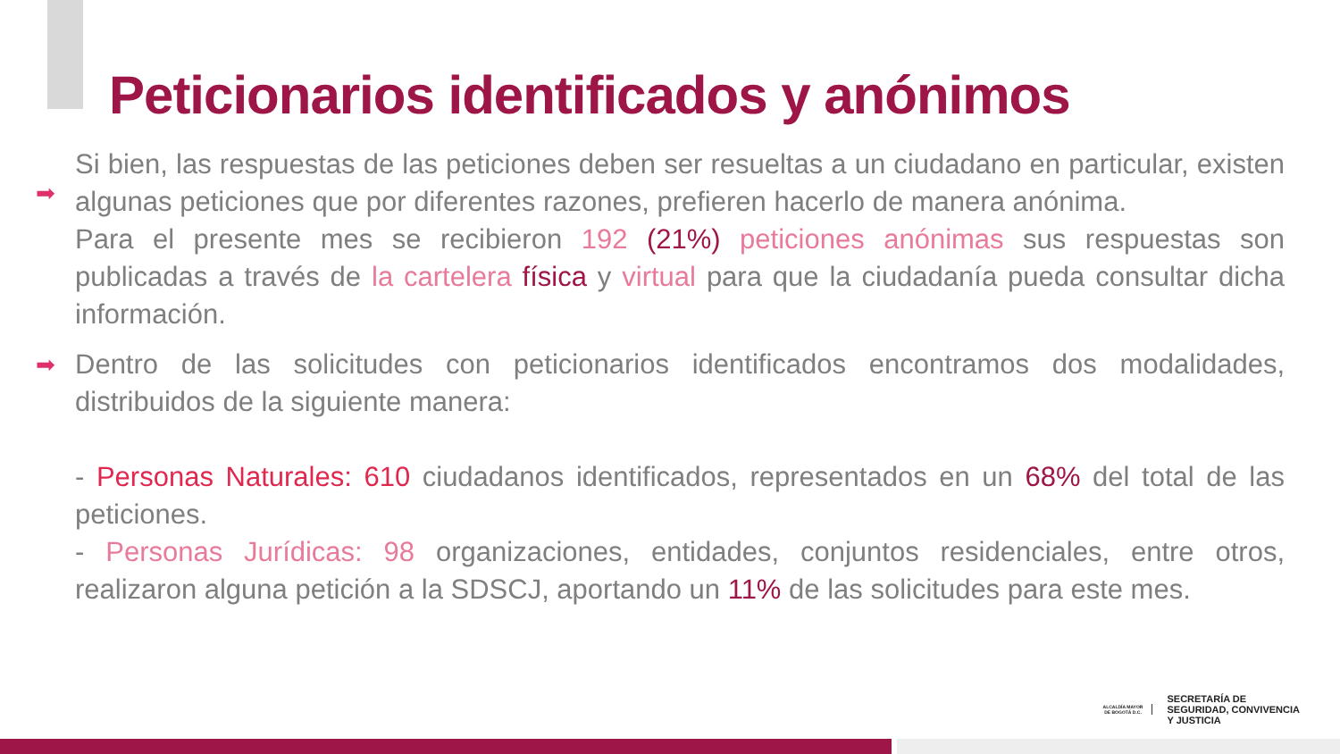Peticionarios identificados y anónimos
➡
Si bien, las respuestas de las peticiones deben ser resueltas a un ciudadano en particular, existen algunas peticiones que por diferentes razones, prefieren hacerlo de manera anónima.
Para el presente mes se recibieron 192 (21%) peticiones anónimas sus respuestas son publicadas a través de la cartelera física y virtual para que la ciudadanía pueda consultar dicha información.
➡
Dentro de las solicitudes con peticionarios identificados encontramos dos modalidades, distribuidos de la siguiente manera:
- Personas Naturales: 610 ciudadanos identificados, representados en un 68% del total de las peticiones.
- Personas Jurídicas: 98 organizaciones, entidades, conjuntos residenciales, entre otros, realizaron alguna petición a la SDSCJ, aportando un 11% de las solicitudes para este mes.
ALCALDÍA MAYOR
DE BOGOTÁ D.C.
SECRETARÍA DE
SEGURIDAD, CONVIVENCIA
Y JUSTICIA